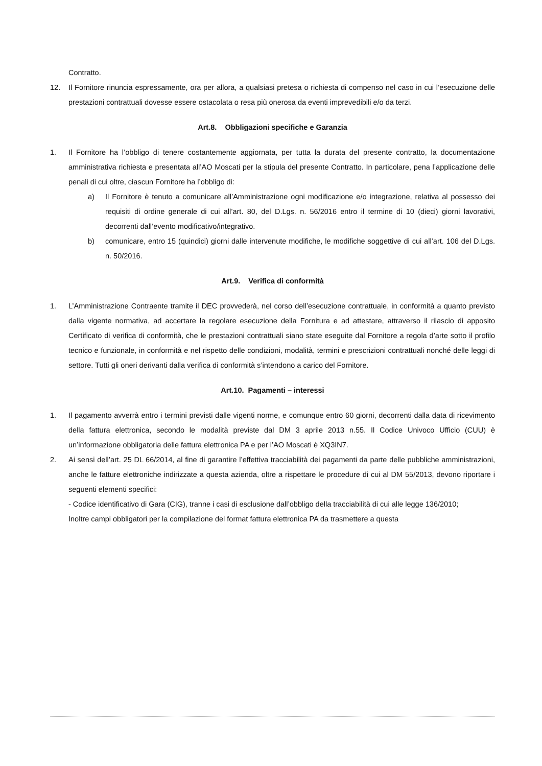Contratto.
12. Il Fornitore rinuncia espressamente, ora per allora, a qualsiasi pretesa o richiesta di compenso nel caso in cui l’esecuzione delle prestazioni contrattuali dovesse essere ostacolata o resa più onerosa da eventi imprevedibili e/o da terzi.
Art.8. Obbligazioni specifiche e Garanzia
1. Il Fornitore ha l’obbligo di tenere costantemente aggiornata, per tutta la durata del presente contratto, la documentazione amministrativa richiesta e presentata all’AO Moscati per la stipula del presente Contratto. In particolare, pena l’applicazione delle penali di cui oltre, ciascun Fornitore ha l’obbligo di:
a) Il Fornitore è tenuto a comunicare all’Amministrazione ogni modificazione e/o integrazione, relativa al possesso dei requisiti di ordine generale di cui all’art. 80, del D.Lgs. n. 56/2016 entro il termine di 10 (dieci) giorni lavorativi, decorrenti dall’evento modificativo/integrativo.
b) comunicare, entro 15 (quindici) giorni dalle intervenute modifiche, le modifiche soggettive di cui all’art. 106 del D.Lgs. n. 50/2016.
Art.9. Verifica di conformità
1. L’Amministrazione Contraente tramite il DEC provvederà, nel corso dell’esecuzione contrattuale, in conformità a quanto previsto dalla vigente normativa, ad accertare la regolare esecuzione della Fornitura e ad attestare, attraverso il rilascio di apposito Certificato di verifica di conformità, che le prestazioni contrattuali siano state eseguite dal Fornitore a regola d’arte sotto il profilo tecnico e funzionale, in conformità e nel rispetto delle condizioni, modalità, termini e prescrizioni contrattuali nonché delle leggi di settore. Tutti gli oneri derivanti dalla verifica di conformità s’intendono a carico del Fornitore.
Art.10. Pagamenti – interessi
1. Il pagamento avverrà entro i termini previsti dalle vigenti norme, e comunque entro 60 giorni, decorrenti dalla data di ricevimento della fattura elettronica, secondo le modalità previste dal DM 3 aprile 2013 n.55. Il Codice Univoco Ufficio (CUU) è un’informazione obbligatoria delle fattura elettronica PA e per l’AO Moscati è XQ3IN7.
2. Ai sensi dell’art. 25 DL 66/2014, al fine di garantire l’effettiva tracciabilità dei pagamenti da parte delle pubbliche amministrazioni, anche le fatture elettroniche indirizzate a questa azienda, oltre a rispettare le procedure di cui al DM 55/2013, devono riportare i seguenti elementi specifici:
- Codice identificativo di Gara (CIG), tranne i casi di esclusione dall’obbligo della tracciabilità di cui alle legge 136/2010;
Inoltre campi obbligatori per la compilazione del format fattura elettronica PA da trasmettere a questa